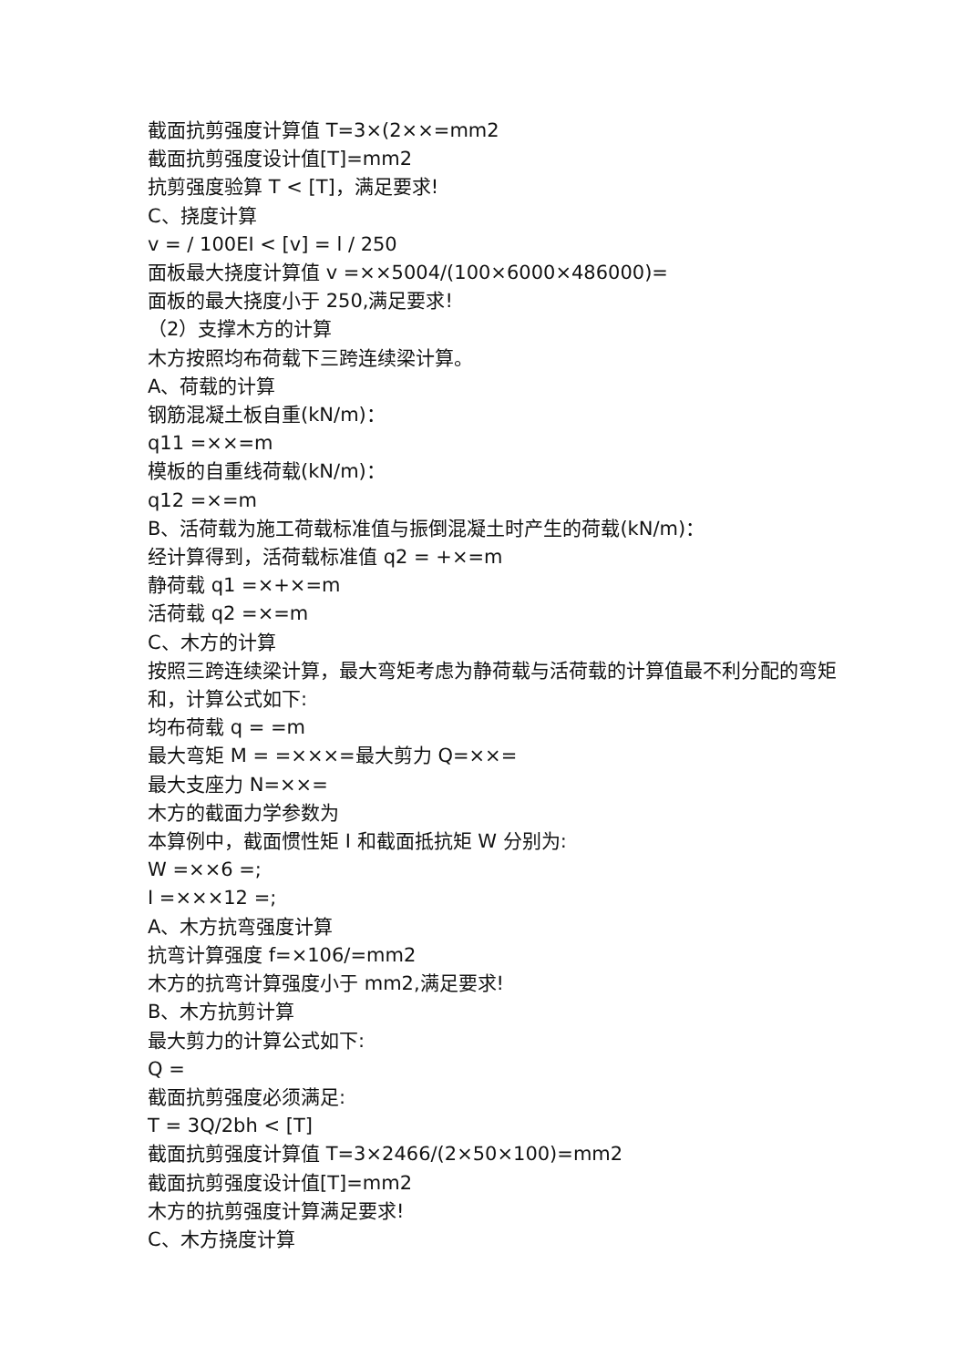截面抗剪强度计算值 T=3×(2××=mm2
截面抗剪强度设计值[T]=mm2
抗剪强度验算 T < [T]，满足要求!
C、挠度计算
v = / 100EI < [v] = l / 250
面板最大挠度计算值 v =××5004/(100×6000×486000)=
面板的最大挠度小于 250,满足要求!
（2）支撑木方的计算
木方按照均布荷载下三跨连续梁计算。
A、荷载的计算
钢筋混凝土板自重(kN/m)：
q11 =××=m
模板的自重线荷载(kN/m)：
q12 =×=m
B、活荷载为施工荷载标准值与振倒混凝土时产生的荷载(kN/m)：
经计算得到，活荷载标准值 q2 = +×=m
静荷载 q1 =×+×=m
活荷载 q2 =×=m
C、木方的计算
按照三跨连续梁计算，最大弯矩考虑为静荷载与活荷载的计算值最不利分配的弯矩和，计算公式如下:
均布荷载 q = =m
最大弯矩 M = =×××=最大剪力 Q=××=
最大支座力 N=××=
木方的截面力学参数为
本算例中，截面惯性矩 I 和截面抵抗矩 W 分别为:
W =××6 =;
I =×××12 =;
A、木方抗弯强度计算
抗弯计算强度 f=×106/=mm2
木方的抗弯计算强度小于 mm2,满足要求!
B、木方抗剪计算
最大剪力的计算公式如下:
Q =
截面抗剪强度必须满足:
T = 3Q/2bh < [T]
截面抗剪强度计算值 T=3×2466/(2×50×100)=mm2
截面抗剪强度设计值[T]=mm2
木方的抗剪强度计算满足要求!
C、木方挠度计算